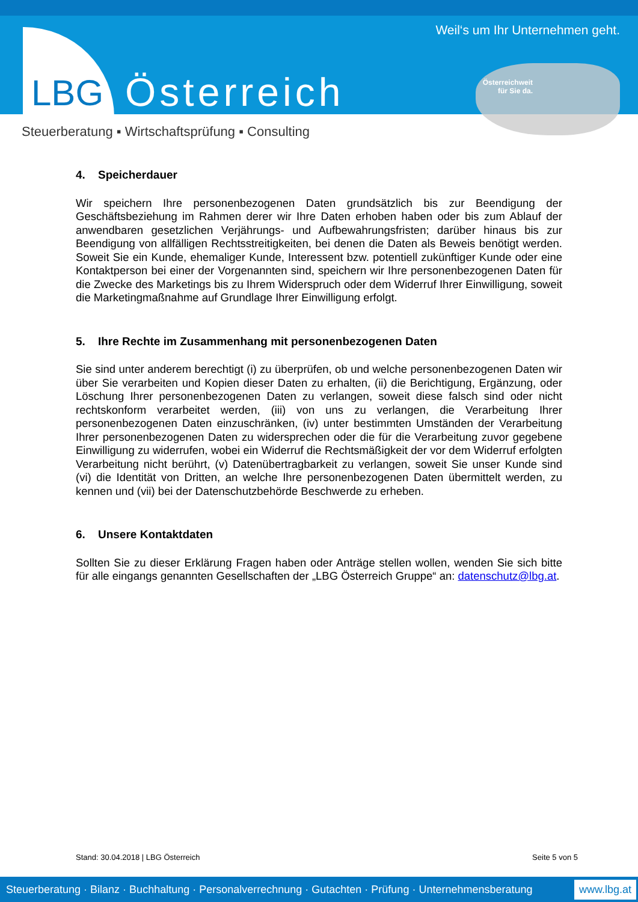Weil‘s um Ihr Unternehmen geht.
LBG Österreich
Österreichweit
für Sie da.
Steuerberatung ▪ Wirtschaftsprüfung ▪ Consulting
4. Speicherdauer
Wir speichern Ihre personenbezogenen Daten grundsätzlich bis zur Beendigung der Geschäftsbeziehung im Rahmen derer wir Ihre Daten erhoben haben oder bis zum Ablauf der anwendbaren gesetzlichen Verjährungs- und Aufbewahrungsfristen; darüber hinaus bis zur Beendigung von allfälligen Rechtsstreitigkeiten, bei denen die Daten als Beweis benötigt werden. Soweit Sie ein Kunde, ehemaliger Kunde, Interessent bzw. potentiell zukünftiger Kunde oder eine Kontaktperson bei einer der Vorgenannten sind, speichern wir Ihre personenbezogenen Daten für die Zwecke des Marketings bis zu Ihrem Widerspruch oder dem Widerruf Ihrer Einwilligung, soweit die Marketingmaßnahme auf Grundlage Ihrer Einwilligung erfolgt.
5. Ihre Rechte im Zusammenhang mit personenbezogenen Daten
Sie sind unter anderem berechtigt (i) zu überprüfen, ob und welche personenbezogenen Daten wir über Sie verarbeiten und Kopien dieser Daten zu erhalten, (ii) die Berichtigung, Ergänzung, oder Löschung Ihrer personenbezogenen Daten zu verlangen, soweit diese falsch sind oder nicht rechtskonform verarbeitet werden, (iii) von uns zu verlangen, die Verarbeitung Ihrer personenbezogenen Daten einzuschränken, (iv) unter bestimmten Umständen der Verarbeitung Ihrer personenbezogenen Daten zu widersprechen oder die für die Verarbeitung zuvor gegebene Einwilligung zu widerrufen, wobei ein Widerruf die Rechtsmäßigkeit der vor dem Widerruf erfolgten Verarbeitung nicht berührt, (v) Datenübertragbarkeit zu verlangen, soweit Sie unser Kunde sind (vi) die Identität von Dritten, an welche Ihre personenbezogenen Daten übermittelt werden, zu kennen und (vii) bei der Datenschutzbehörde Beschwerde zu erheben.
6. Unsere Kontaktdaten
Sollten Sie zu dieser Erklärung Fragen haben oder Anträge stellen wollen, wenden Sie sich bitte für alle eingangs genannten Gesellschaften der „LBG Österreich Gruppe“ an: datenschutz@lbg.at.
Stand: 30.04.2018 | LBG Österreich Seite 5 von 5
Steuerberatung · Bilanz · Buchhaltung · Personalverrechnung · Gutachten · Prüfung · Unternehmensberatung www.lbg.at